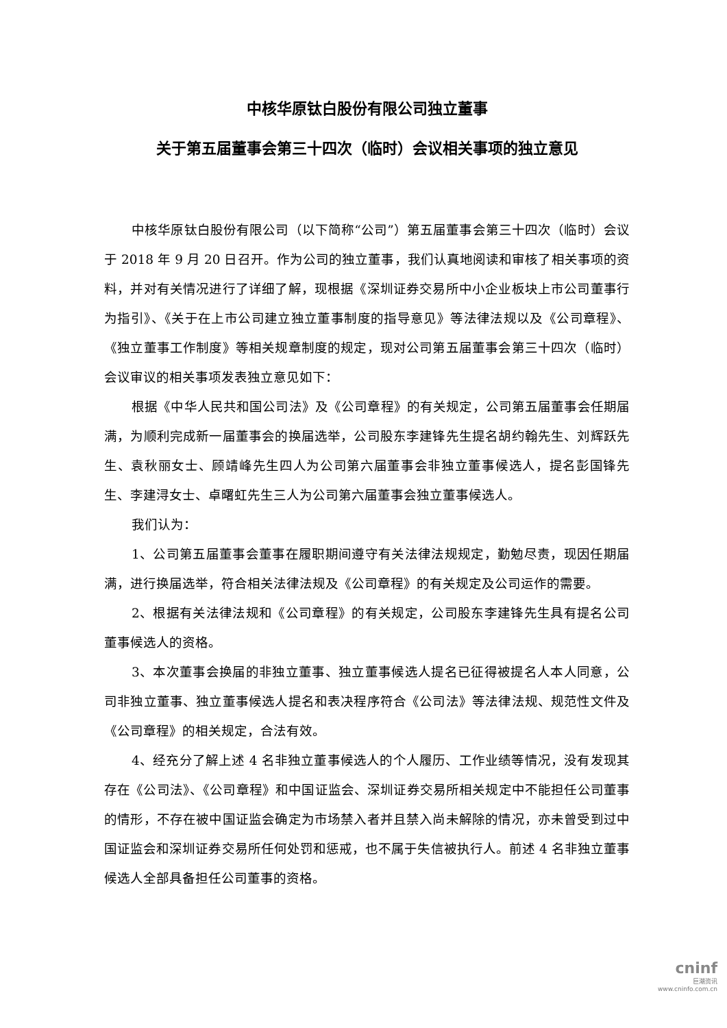中核华原钛白股份有限公司独立董事
关于第五届董事会第三十四次（临时）会议相关事项的独立意见
中核华原钛白股份有限公司（以下简称“公司”）第五届董事会第三十四次（临时）会议于 2018 年 9 月 20 日召开。作为公司的独立董事，我们认真地阅读和审核了相关事项的资料，并对有关情况进行了详细了解，现根据《深圳证券交易所中小企业板块上市公司董事行为指引》、《关于在上市公司建立独立董事制度的指导意见》等法律法规以及《公司章程》、《独立董事工作制度》等相关规章制度的规定，现对公司第五届董事会第三十四次（临时）会议审议的相关事项发表独立意见如下：
根据《中华人民共和国公司法》及《公司章程》的有关规定，公司第五届董事会任期届满，为顺利完成新一届董事会的换届选举，公司股东李建锋先生提名胡约翰先生、刘辉跃先生、袁秋丽女士、顾靖峰先生四人为公司第六届董事会非独立董事候选人，提名彭国锋先生、李建浔女士、卓曙虹先生三人为公司第六届董事会独立董事候选人。
我们认为：
1、公司第五届董事会董事在履职期间遵守有关法律法规规定，勤勉尽责，现因任期届满，进行换届选举，符合相关法律法规及《公司章程》的有关规定及公司运作的需要。
2、根据有关法律法规和《公司章程》的有关规定，公司股东李建锋先生具有提名公司董事候选人的资格。
3、本次董事会换届的非独立董事、独立董事候选人提名已征得被提名人本人同意，公司非独立董事、独立董事候选人提名和表决程序符合《公司法》等法律法规、规范性文件及《公司章程》的相关规定，合法有效。
4、经充分了解上述 4 名非独立董事候选人的个人履历、工作业绩等情况，没有发现其存在《公司法》、《公司章程》和中国证监会、深圳证券交易所相关规定中不能担任公司董事的情形，不存在被中国证监会确定为市场禁入者并且禁入尚未解除的情况，亦未曾受到过中国证监会和深圳证券交易所任何处罚和惩戒，也不属于失信被执行人。前述 4 名非独立董事候选人全部具备担任公司董事的资格。
cninf
巨潮资讯
www.cninfo.com.cn